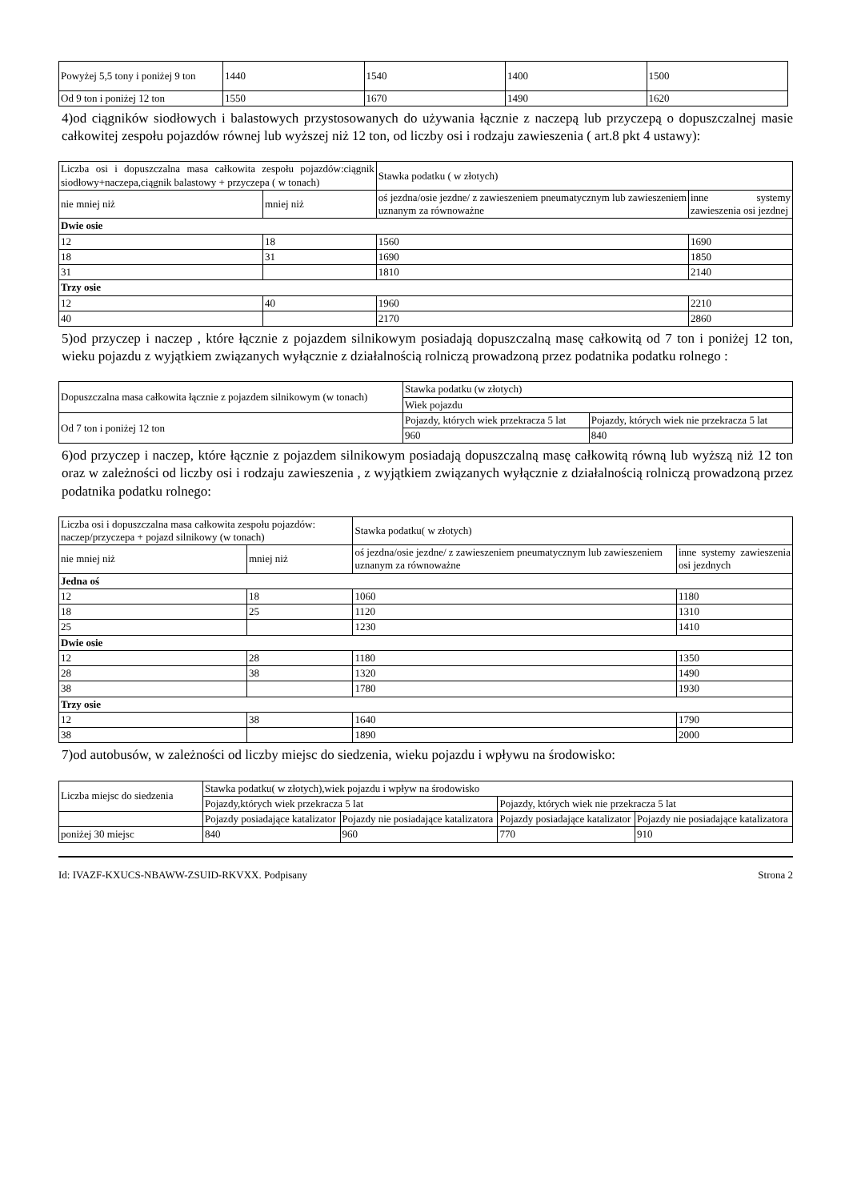| Powyżej 5,5 tony i poniżej 9 ton | 1440 | 1540 | 1400 | 1500 |
| Od 9 ton i poniżej 12 ton | 1550 | 1670 | 1490 | 1620 |
4)od ciągników siodłowych i balastowych przystosowanych do używania łącznie z naczepą lub przyczepą o dopuszczalnej masie całkowitej zespołu pojazdów równej lub wyższej niż 12 ton, od liczby osi i rodzaju zawieszenia ( art.8 pkt 4 ustawy):
| Liczba osi i dopuszczalna masa całkowita zespołu pojazdów:ciągnik siodłowy+naczepa,ciągnik balastowy + przyczepa ( w tonach) | | Stawka podatku ( w złotych) | |
| --- | --- | --- | --- |
| nie mniej niż | mniej niż | oś jezdna/osie jezdne/ z zawieszeniem pneumatycznym lub zawieszeniem uznanym za równoważne | inne systemy zawieszenia osi jezdnej |
| Dwie osie | | | |
| 12 | 18 | 1560 | 1690 |
| 18 | 31 | 1690 | 1850 |
| 31 | | 1810 | 2140 |
| Trzy osie | | | |
| 12 | 40 | 1960 | 2210 |
| 40 | | 2170 | 2860 |
5)od przyczep i naczep , które łącznie z pojazdem silnikowym posiadają dopuszczalną masę całkowitą od 7 ton i poniżej 12 ton, wieku pojazdu z wyjątkiem związanych wyłącznie z działalnością rolniczą prowadzoną przez podatnika podatku rolnego :
| Dopuszczalna masa całkowita łącznie z pojazdem silnikowym (w tonach) | Stawka podatku (w złotych) | |
| | Wiek pojazdu | |
| Od 7 ton i poniżej 12 ton | Pojazdy, których wiek przekracza 5 lat | Pojazdy, których wiek nie przekracza 5 lat |
| | 960 | 840 |
6)od przyczep i naczep, które łącznie z pojazdem silnikowym posiadają dopuszczalną masę całkowitą równą lub wyższą niż 12 ton oraz w zależności od liczby osi i rodzaju zawieszenia , z wyjątkiem związanych wyłącznie z działalnością rolniczą prowadzoną przez podatnika podatku rolnego:
| Liczba osi i dopuszczalna masa całkowita zespołu pojazdów: naczep/przyczepa + pojazd silnikowy (w tonach) | | Stawka podatku( w złotych) | |
| --- | --- | --- | --- |
| nie mniej niż | mniej niż | oś jezdna/osie jezdne/ z zawieszeniem pneumatycznym lub zawieszeniem uznanym za równoważne | inne systemy zawieszenia osi jezdnych |
| Jedna oś | | | |
| 12 | 18 | 1060 | 1180 |
| 18 | 25 | 1120 | 1310 |
| 25 | | 1230 | 1410 |
| Dwie osie | | | |
| 12 | 28 | 1180 | 1350 |
| 28 | 38 | 1320 | 1490 |
| 38 | | 1780 | 1930 |
| Trzy osie | | | |
| 12 | 38 | 1640 | 1790 |
| 38 | | 1890 | 2000 |
7)od autobusów, w zależności od liczby miejsc do siedzenia, wieku pojazdu i wpływu na środowisko:
| Liczba miejsc do siedzenia | Stawka podatku( w złotych),wiek pojazdu i wpływ na środowisko | | | |
| | Pojazdy,których wiek przekracza 5 lat | | Pojazdy, których wiek nie przekracza 5 lat | |
| | Pojazdy posiadające katalizator | Pojazdy nie posiadające katalizatora | Pojazdy posiadające katalizator | Pojazdy nie posiadające katalizatora |
| poniżej 30 miejsc | 840 | 960 | 770 | 910 |
Id: IVAZF-KXUCS-NBAWW-ZSUID-RKVXX. Podpisany Strona 2